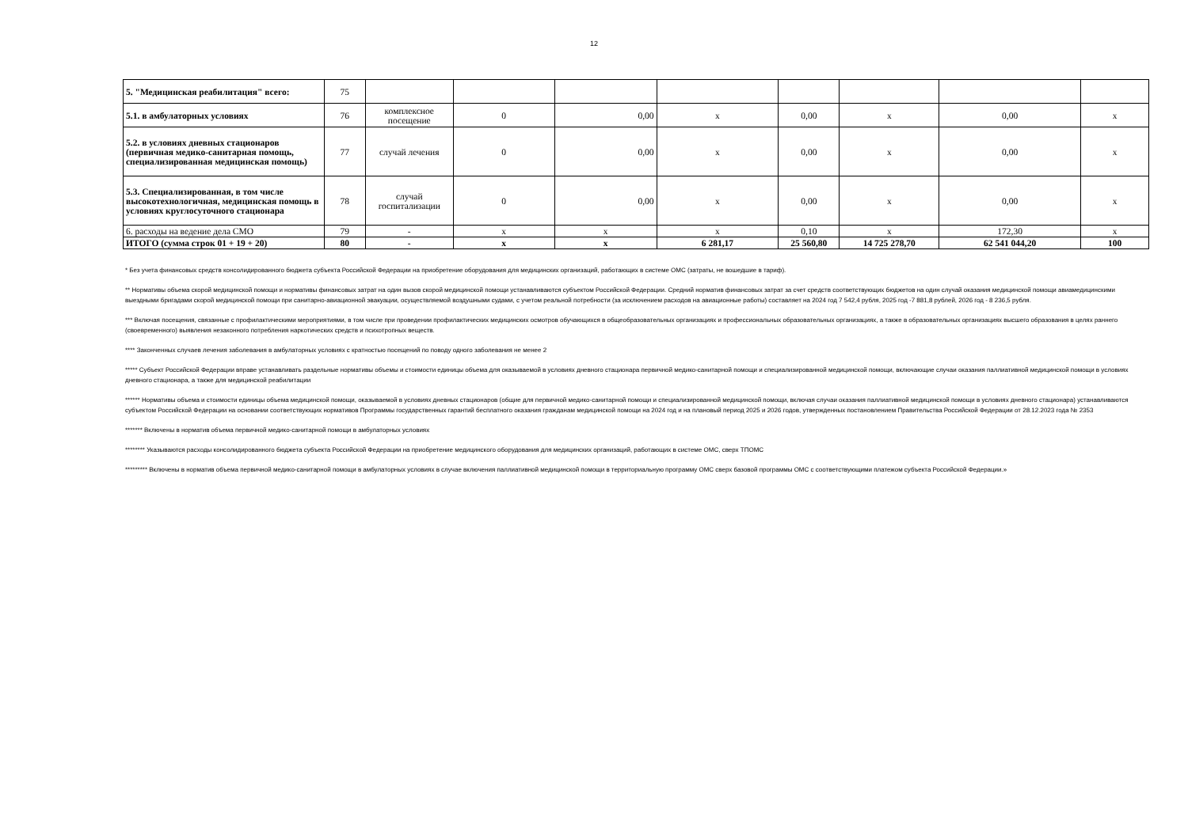12
| 5. "Медицинская реабилитация" всего: | 75 | | | | | | | | |
| 5.1. в амбулаторных условиях | 76 | комплексное посещение | 0 | 0,00 | х | 0,00 | х | 0,00 | х |
| 5.2. в условиях дневных стационаров (первичная медико-санитарная помощь, специализированная медицинская помощь) | 77 | случай лечения | 0 | 0,00 | х | 0,00 | х | 0,00 | х |
| 5.3. Специализированная, в том числе высокотехнологичная, медицинская помощь в условиях круглосуточного стационара | 78 | случай госпитализации | 0 | 0,00 | х | 0,00 | х | 0,00 | х |
| 6. расходы на ведение дела СМО | 79 | - | х | х | х | 0,10 | х | 172,30 | х |
| ИТОГО (сумма строк 01 + 19 + 20) | 80 | - | х | х | 6 281,17 | 25 560,80 | 14 725 278,70 | 62 541 044,20 | 100 |
* Без учета финансовых средств консолидированного бюджета субъекта Российской Федерации на приобретение оборудования для медицинских организаций, работающих в системе ОМС (затраты, не вошедшие в тариф).
** Нормативы объема скорой медицинской помощи и нормативы финансовых затрат на один вызов скорой медицинской помощи устанавливаются субъектом Российской Федерации. Средний норматив финансовых затрат за счет средств соответствующих бюджетов на один случай оказания медицинской помощи авиамедицинскими выездными бригадами скорой медицинской помощи при санитарно-авиационной эвакуации, осуществляемой воздушными судами, с учетом реальной потребности (за исключением расходов на авиационные работы) составляет на 2024 год 7 542,4 рубля, 2025 год -7 881,8 рублей, 2026 год - 8 236,5 рубля.
*** Включая посещения, связанные с профилактическими мероприятиями, в том числе при проведении профилактических медицинских осмотров обучающихся в общеобразовательных организациях и профессиональных образовательных организациях, а также в образовательных организациях высшего образования в целях раннего (своевременного) выявления незаконного потребления наркотических средств и психотропных веществ.
**** Законченных случаев лечения заболевания в амбулаторных условиях с кратностью посещений по поводу одного заболевания не менее 2
***** Субъект Российской Федерации вправе устанавливать раздельные нормативы объемы и стоимости единицы объема для оказываемой в условиях дневного стационара первичной медико-санитарной помощи и специализированной медицинской помощи, включающие случаи оказания паллиативной медицинской помощи в условиях дневного стационара, а также для медицинской реабилитации
****** Нормативы объема и стоимости единицы объема медицинской помощи, оказываемой в условиях дневных стационаров (общие для первичной медико-санитарной помощи и специализированной медицинской помощи, включая случаи оказания паллиативной медицинской помощи в условиях дневного стационара) устанавливаются субъектом Российской Федерации на основании соответствующих нормативов Программы государственных гарантий бесплатного оказания гражданам медицинской помощи на 2024 год и на плановый период 2025 и 2026 годов, утвержденных постановлением Правительства Российской Федерации от 28.12.2023 года № 2353
******* Включены в норматив объема первичной медико-санитарной помощи в амбулаторных условиях
******** Указываются расходы консолидированного бюджета субъекта Российской Федерации на приобретение медицинского оборудования для медицинских организаций, работающих в системе ОМС, сверх ТПОМС
********* Включены в норматив объема первичной медико-санитарной помощи в амбулаторных условиях в случае включения паллиативной медицинской помощи в территориальную программу ОМС сверх базовой программы ОМС с соответствующими платежом субъекта Российской Федерации.»